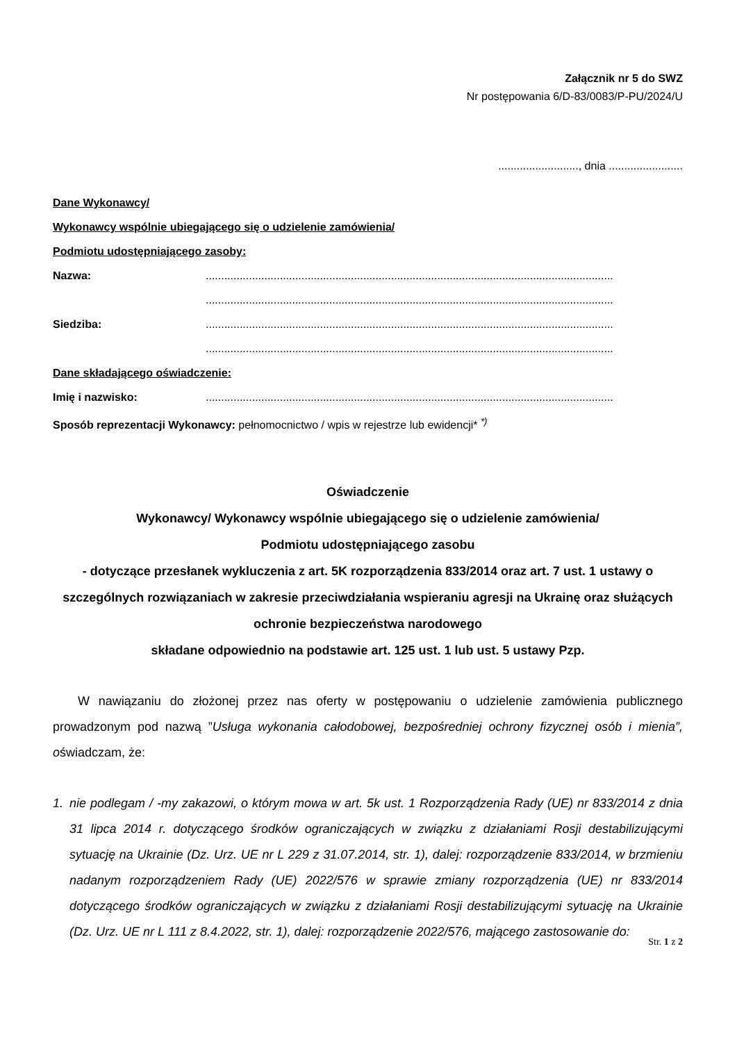Załącznik nr 5 do SWZ
Nr postępowania 6/D-83/0083/P-PU/2024/U
.........................., dnia ........................
Dane Wykonawcy/
Wykonawcy wspólnie ubiegającego się o udzielenie zamówienia/
Podmiotu udostępniającego zasoby:
Nazwa:....................................................................................................................................
....................................................................................................................................
Siedziba:....................................................................................................................................
....................................................................................................................................
Dane składającego oświadczenie:
Imię i nazwisko:....................................................................................................................................
Sposób reprezentacji Wykonawcy: pełnomocnictwo / wpis w rejestrze lub ewidencji* <sup>*)</sup>
Oświadczenie
Wykonawcy/ Wykonawcy wspólnie ubiegającego się o udzielenie zamówienia/
Podmiotu udostępniającego zasobu
- dotyczące przesłanek wykluczenia z art. 5K rozporządzenia 833/2014 oraz art. 7 ust. 1 ustawy o szczególnych rozwiązaniach w zakresie przeciwdziałania wspieraniu agresji na Ukrainę oraz służących ochronie bezpieczeństwa narodowego
składane odpowiednio na podstawie art. 125 ust. 1 lub ust. 5 ustawy Pzp.
W nawiązaniu do złożonej przez nas oferty w postępowaniu o udzielenie zamówienia publicznego prowadzonym pod nazwą ”Usługa wykonania całodobowej, bezpośredniej ochrony fizycznej osób i mienia”, oświadczam, że:
1. nie podlegam / -my zakazowi, o którym mowa w art. 5k ust. 1 Rozporządzenia Rady (UE) nr 833/2014 z dnia 31 lipca 2014 r. dotyczącego środków ograniczających w związku z działaniami Rosji destabilizującymi sytuację na Ukrainie (Dz. Urz. UE nr L 229 z 31.07.2014, str. 1), dalej: rozporządzenie 833/2014, w brzmieniu nadanym rozporządzeniem Rady (UE) 2022/576 w sprawie zmiany rozporządzenia (UE) nr 833/2014 dotyczącego środków ograniczających w związku z działaniami Rosji destabilizującymi sytuację na Ukrainie (Dz. Urz. UE nr L 111 z 8.4.2022, str. 1), dalej: rozporządzenie 2022/576, mającego zastosowanie do:
Str. 1 z 2